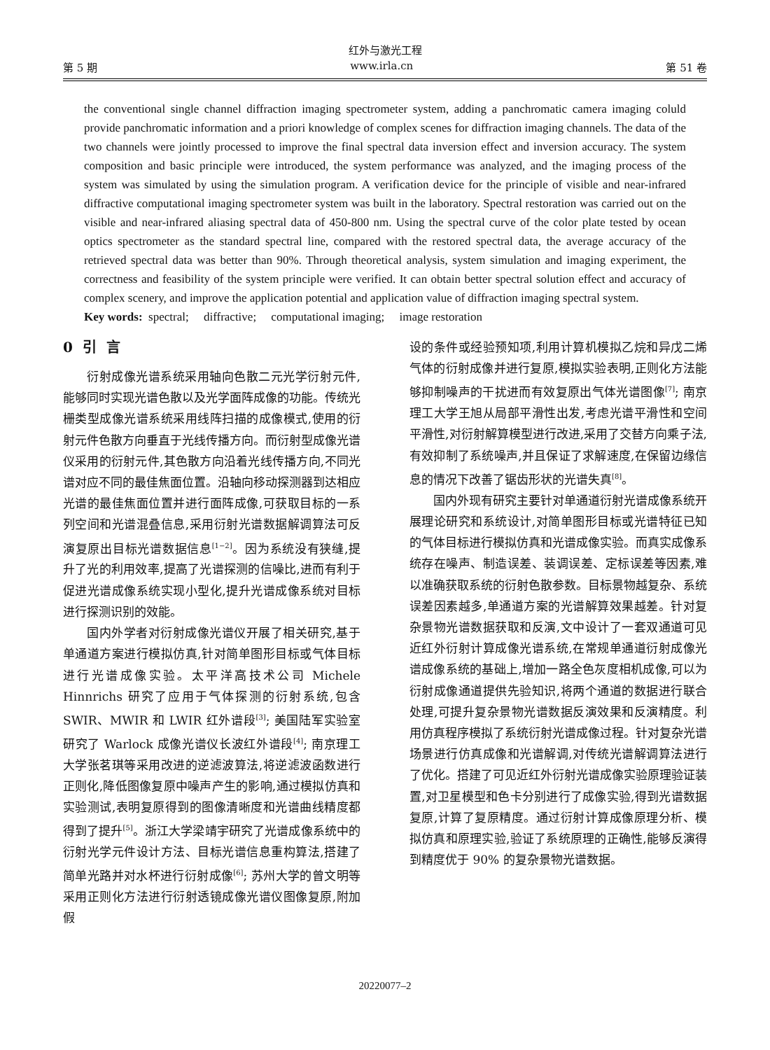红外与激光工程
第 5 期 www.irla.cn 第 51 卷
the conventional single channel diffraction imaging spectrometer system, adding a panchromatic camera imaging coluld provide panchromatic information and a priori knowledge of complex scenes for diffraction imaging channels. The data of the two channels were jointly processed to improve the final spectral data inversion effect and inversion accuracy. The system composition and basic principle were introduced, the system performance was analyzed, and the imaging process of the system was simulated by using the simulation program. A verification device for the principle of visible and near-infrared diffractive computational imaging spectrometer system was built in the laboratory. Spectral restoration was carried out on the visible and near-infrared aliasing spectral data of 450-800 nm. Using the spectral curve of the color plate tested by ocean optics spectrometer as the standard spectral line, compared with the restored spectral data, the average accuracy of the retrieved spectral data was better than 90%. Through theoretical analysis, system simulation and imaging experiment, the correctness and feasibility of the system principle were verified. It can obtain better spectral solution effect and accuracy of complex scenery, and improve the application potential and application value of diffraction imaging spectral system.
Key words: spectral; diffractive; computational imaging; image restoration
0 引 言
衍射成像光谱系统采用轴向色散二元光学衍射元件,能够同时实现光谱色散以及光学面阵成像的功能。传统光栅类型成像光谱系统采用线阵扫描的成像模式,使用的衍射元件色散方向垂直于光线传播方向。而衍射型成像光谱仪采用的衍射元件,其色散方向沿着光线传播方向,不同光谱对应不同的最佳焦面位置。沿轴向移动探测器到达相应光谱的最佳焦面位置并进行面阵成像,可获取目标的一系列空间和光谱混叠信息,采用衍射光谱数据解调算法可反演复原出目标光谱数据信息<sup>[1−2]</sup>。因为系统没有狭缝,提升了光的利用效率,提高了光谱探测的信噪比,进而有利于促进光谱成像系统实现小型化,提升光谱成像系统对目标进行探测识别的效能。
国内外学者对衍射成像光谱仪开展了相关研究,基于单通道方案进行模拟仿真,针对简单图形目标或气体目标进行光谱成像实验。太平洋高技术公司 Michele Hinnrichs 研究了应用于气体探测的衍射系统,包含 SWIR、MWIR 和 LWIR 红外谱段<sup>[3]</sup>; 美国陆军实验室研究了 Warlock 成像光谱仪长波红外谱段<sup>[4]</sup>; 南京理工大学张茗琪等采用改进的逆滤波算法,将逆滤波函数进行正则化,降低图像复原中噪声产生的影响,通过模拟仿真和实验测试,表明复原得到的图像清晰度和光谱曲线精度都得到了提升<sup>[5]</sup>。浙江大学梁靖宇研究了光谱成像系统中的衍射光学元件设计方法、目标光谱信息重构算法,搭建了简单光路并对水杯进行衍射成像<sup>[6]</sup>; 苏州大学的曾文明等采用正则化方法进行衍射透镜成像光谱仪图像复原,附加假
设的条件或经验预知项,利用计算机模拟乙烷和异戊二烯气体的衍射成像并进行复原,模拟实验表明,正则化方法能够抑制噪声的干扰进而有效复原出气体光谱图像<sup>[7]</sup>; 南京理工大学王旭从局部平滑性出发,考虑光谱平滑性和空间平滑性,对衍射解算模型进行改进,采用了交替方向乘子法,有效抑制了系统噪声,并且保证了求解速度,在保留边缘信息的情况下改善了锯齿形状的光谱失真<sup>[8]</sup>。
国内外现有研究主要针对单通道衍射光谱成像系统开展理论研究和系统设计,对简单图形目标或光谱特征已知的气体目标进行模拟仿真和光谱成像实验。而真实成像系统存在噪声、制造误差、装调误差、定标误差等因素,难以准确获取系统的衍射色散参数。目标景物越复杂、系统误差因素越多,单通道方案的光谱解算效果越差。针对复杂景物光谱数据获取和反演,文中设计了一套双通道可见近红外衍射计算成像光谱系统,在常规单通道衍射成像光谱成像系统的基础上,增加一路全色灰度相机成像,可以为衍射成像通道提供先验知识,将两个通道的数据进行联合处理,可提升复杂景物光谱数据反演效果和反演精度。利用仿真程序模拟了系统衍射光谱成像过程。针对复杂光谱场景进行仿真成像和光谱解调,对传统光谱解调算法进行了优化。搭建了可见近红外衍射光谱成像实验原理验证装置,对卫星模型和色卡分别进行了成像实验,得到光谱数据复原,计算了复原精度。通过衍射计算成像原理分析、模拟仿真和原理实验,验证了系统原理的正确性,能够反演得到精度优于 90% 的复杂景物光谱数据。
20220077–2